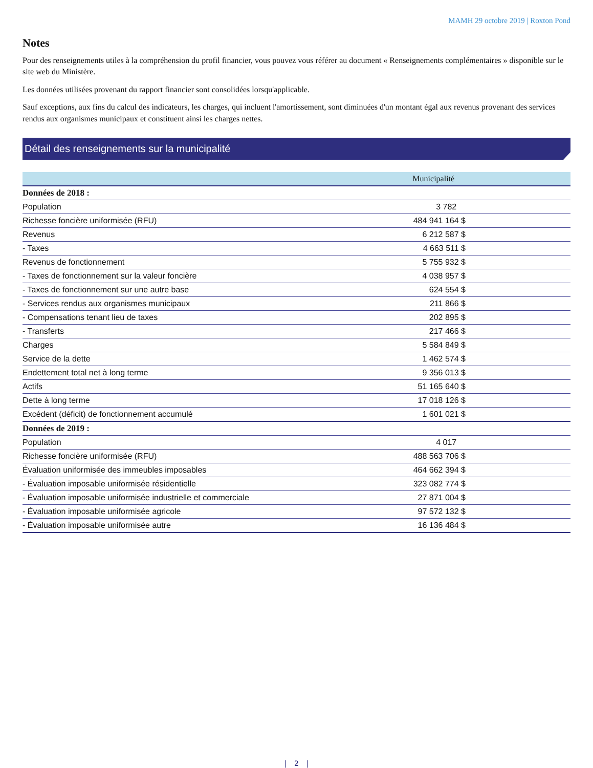MAMH 29 octobre 2019 | Roxton Pond
Notes
Pour des renseignements utiles à la compréhension du profil financier, vous pouvez vous référer au document « Renseignements complémentaires » disponible sur le site web du Ministère.
Les données utilisées provenant du rapport financier sont consolidées lorsqu'applicable.
Sauf exceptions, aux fins du calcul des indicateurs, les charges, qui incluent l'amortissement, sont diminuées d'un montant égal aux revenus provenant des services rendus aux organismes municipaux et constituent ainsi les charges nettes.
Détail des renseignements sur la municipalité
| | Municipalité |
| --- | --- |
| Données de 2018 : | |
| Population | 3 782 |
| Richesse foncière uniformisée (RFU) | 484 941 164 $ |
| Revenus | 6 212 587 $ |
| - Taxes | 4 663 511 $ |
| Revenus de fonctionnement | 5 755 932 $ |
| - Taxes de fonctionnement sur la valeur foncière | 4 038 957 $ |
| - Taxes de fonctionnement sur une autre base | 624 554 $ |
| - Services rendus aux organismes municipaux | 211 866 $ |
| - Compensations tenant lieu de taxes | 202 895 $ |
| - Transferts | 217 466 $ |
| Charges | 5 584 849 $ |
| Service de la dette | 1 462 574 $ |
| Endettement total net à long terme | 9 356 013 $ |
| Actifs | 51 165 640 $ |
| Dette à long terme | 17 018 126 $ |
| Excédent (déficit) de fonctionnement accumulé | 1 601 021 $ |
| Données de 2019 : | |
| Population | 4 017 |
| Richesse foncière uniformisée (RFU) | 488 563 706 $ |
| Évaluation uniformisée des immeubles imposables | 464 662 394 $ |
| - Évaluation imposable uniformisée résidentielle | 323 082 774 $ |
| - Évaluation imposable uniformisée industrielle et commerciale | 27 871 004 $ |
| - Évaluation imposable uniformisée agricole | 97 572 132 $ |
| - Évaluation imposable uniformisée autre | 16 136 484 $ |
| 2 |